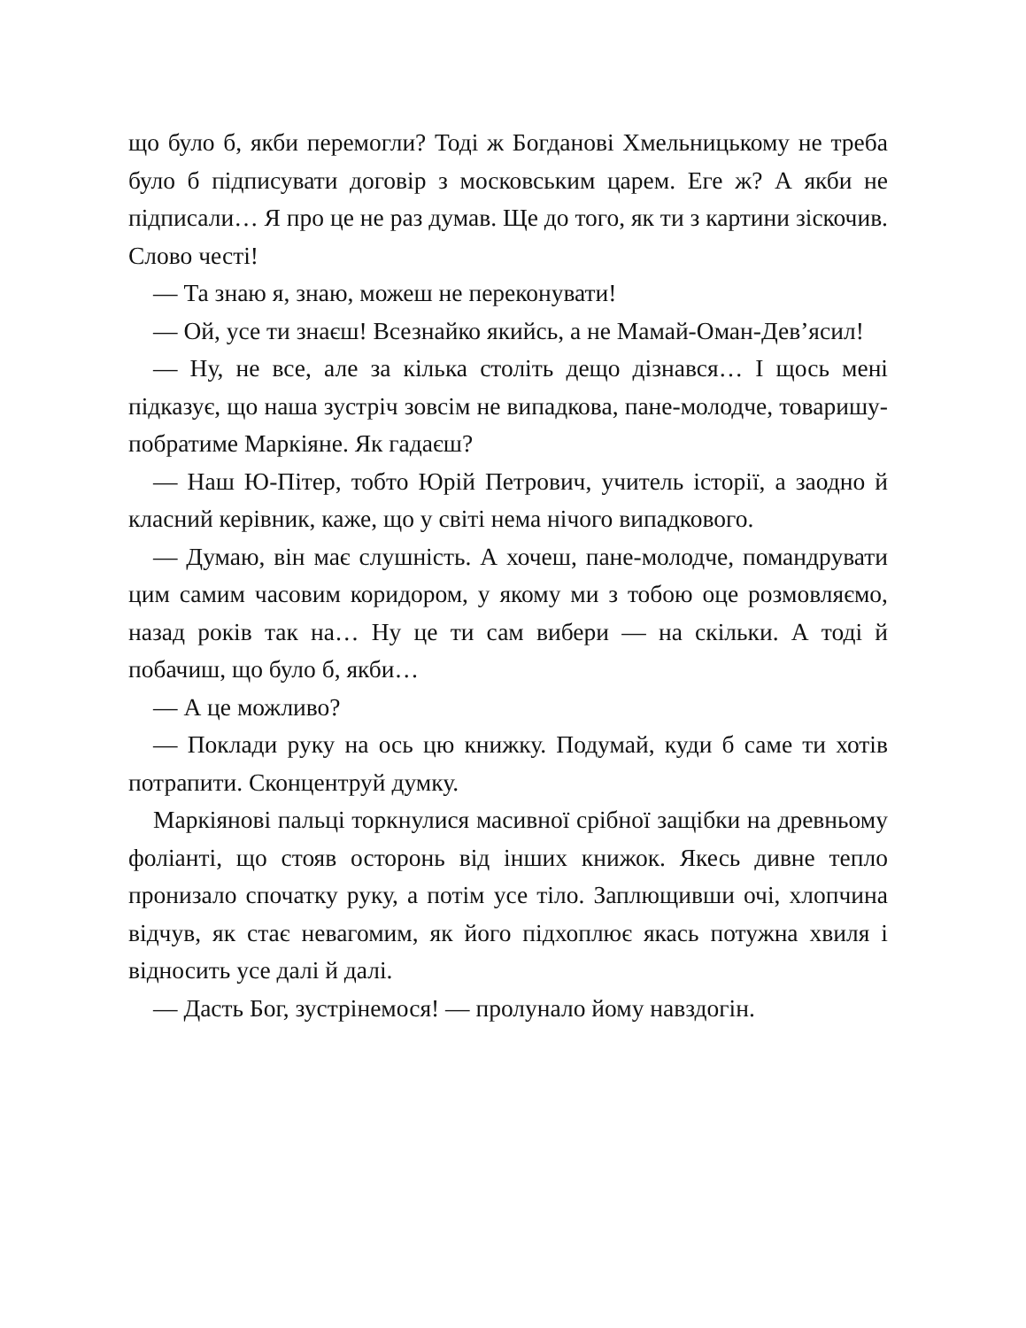що було б, якби перемогли? Тоді ж Богданові Хмельницькому не треба було б підписувати договір з московським царем. Еге ж? А якби не підписали… Я про це не раз думав. Ще до того, як ти з картини зіскочив. Слово честі!
— Та знаю я, знаю, можеш не переконувати!
— Ой, усе ти знаєш! Всезнайко якийсь, а не Мамай-Оман-Дев’ясил!
— Ну, не все, але за кілька століть дещо дізнався… І щось мені підказує, що наша зустріч зовсім не випадкова, пане-молодче, товаришу-побратиме Маркіяне. Як гадаєш?
— Наш Ю-Пітер, тобто Юрій Петрович, учитель історії, а заодно й класний керівник, каже, що у світі нема нічого випадкового.
— Думаю, він має слушність. А хочеш, пане-молодче, помандрувати цим самим часовим коридором, у якому ми з тобою оце розмовляємо, назад років так на… Ну це ти сам вибери — на скільки. А тоді й побачиш, що було б, якби…
— А це можливо?
— Поклади руку на ось цю книжку. Подумай, куди б саме ти хотів потрапити. Сконцентруй думку.
Маркіянові пальці торкнулися масивної срібної защібки на древньому фоліанті, що стояв осторонь від інших книжок. Якесь дивне тепло пронизало спочатку руку, а потім усе тіло. Заплющивши очі, хлопчина відчув, як стає невагомим, як його підхоплює якась потужна хвиля і відносить усе далі й далі.
— Дасть Бог, зустрінемося! — пролунало йому навздогін.